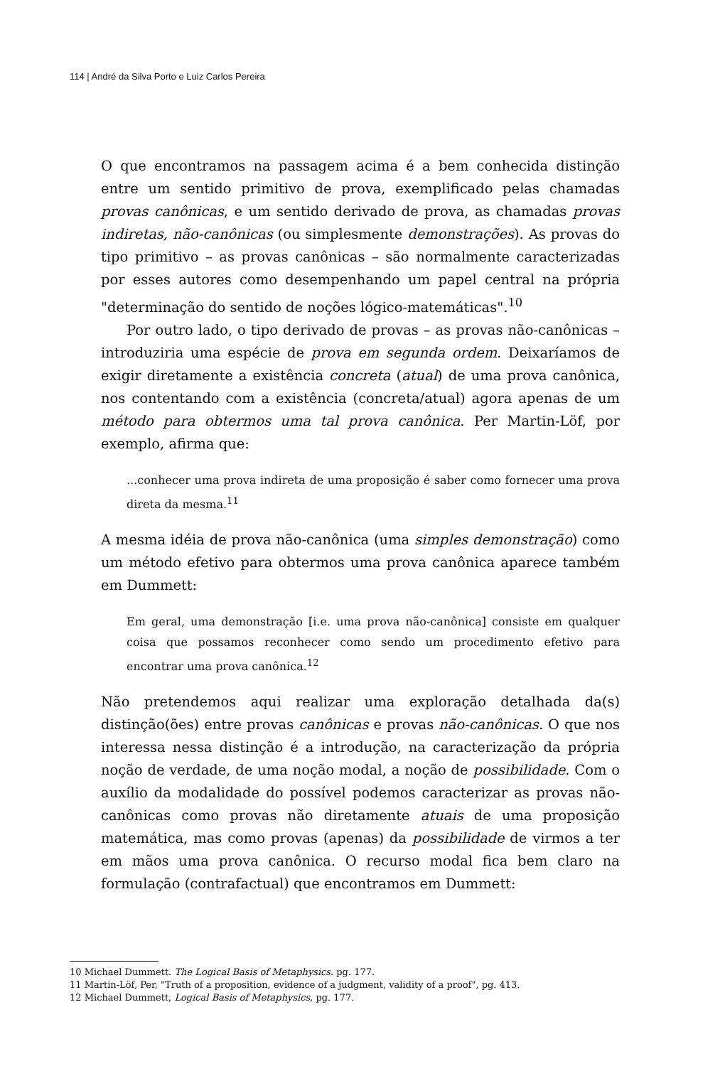114 | André da Silva Porto e Luiz Carlos Pereira
O que encontramos na passagem acima é a bem conhecida distinção entre um sentido primitivo de prova, exemplificado pelas chamadas provas canônicas, e um sentido derivado de prova, as chamadas provas indiretas, não-canônicas (ou simplesmente demonstrações). As provas do tipo primitivo – as provas canônicas – são normalmente caracterizadas por esses autores como desempenhando um papel central na própria "determinação do sentido de noções lógico-matemáticas".<sup>10</sup>
Por outro lado, o tipo derivado de provas – as provas não-canônicas – introduziria uma espécie de prova em segunda ordem. Deixaríamos de exigir diretamente a existência concreta (atual) de uma prova canônica, nos contentando com a existência (concreta/atual) agora apenas de um método para obtermos uma tal prova canônica. Per Martin-Löf, por exemplo, afirma que:
...conhecer uma prova indireta de uma proposição é saber como fornecer uma prova direta da mesma.<sup>11</sup>
A mesma idéia de prova não-canônica (uma simples demonstração) como um método efetivo para obtermos uma prova canônica aparece também em Dummett:
Em geral, uma demonstração [i.e. uma prova não-canônica] consiste em qualquer coisa que possamos reconhecer como sendo um procedimento efetivo para encontrar uma prova canônica.<sup>12</sup>
Não pretendemos aqui realizar uma exploração detalhada da(s) distinção(ões) entre provas canônicas e provas não-canônicas. O que nos interessa nessa distinção é a introdução, na caracterização da própria noção de verdade, de uma noção modal, a noção de possibilidade. Com o auxílio da modalidade do possível podemos caracterizar as provas não-canônicas como provas não diretamente atuais de uma proposição matemática, mas como provas (apenas) da possibilidade de virmos a ter em mãos uma prova canônica. O recurso modal fica bem claro na formulação (contrafactual) que encontramos em Dummett:
10 Michael Dummett. The Logical Basis of Metaphysics. pg. 177.
11 Martin-Löf, Per, "Truth of a proposition, evidence of a judgment, validity of a proof", pg. 413.
12 Michael Dummett, Logical Basis of Metaphysics, pg. 177.